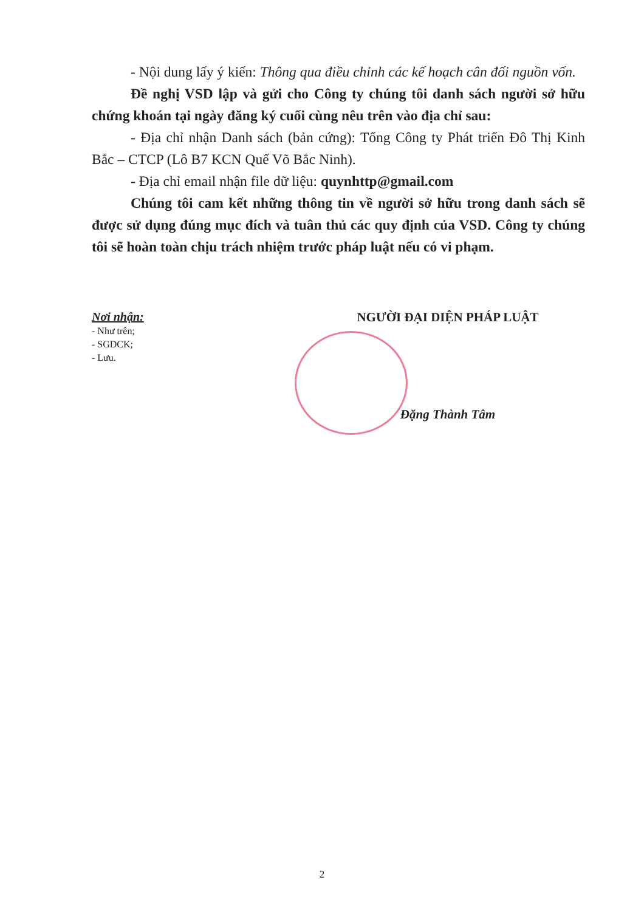- Nội dung lấy ý kiến: Thông qua điều chỉnh các kế hoạch cân đối nguồn vốn.
Đề nghị VSD lập và gửi cho Công ty chúng tôi danh sách người sở hữu chứng khoán tại ngày đăng ký cuối cùng nêu trên vào địa chỉ sau:
- Địa chỉ nhận Danh sách (bản cứng): Tổng Công ty Phát triển Đô Thị Kinh Bắc – CTCP (Lô B7 KCN Quế Võ Bắc Ninh).
- Địa chỉ email nhận file dữ liệu: quynhttp@gmail.com
Chúng tôi cam kết những thông tin về người sở hữu trong danh sách sẽ được sử dụng đúng mục đích và tuân thủ các quy định của VSD. Công ty chúng tôi sẽ hoàn toàn chịu trách nhiệm trước pháp luật nếu có vi phạm.
Nơi nhận:
- Như trên;
- SGDCK;
- Lưu.
NGƯỜI ĐẠI DIỆN PHÁP LUẬT
Đặng Thành Tâm
2